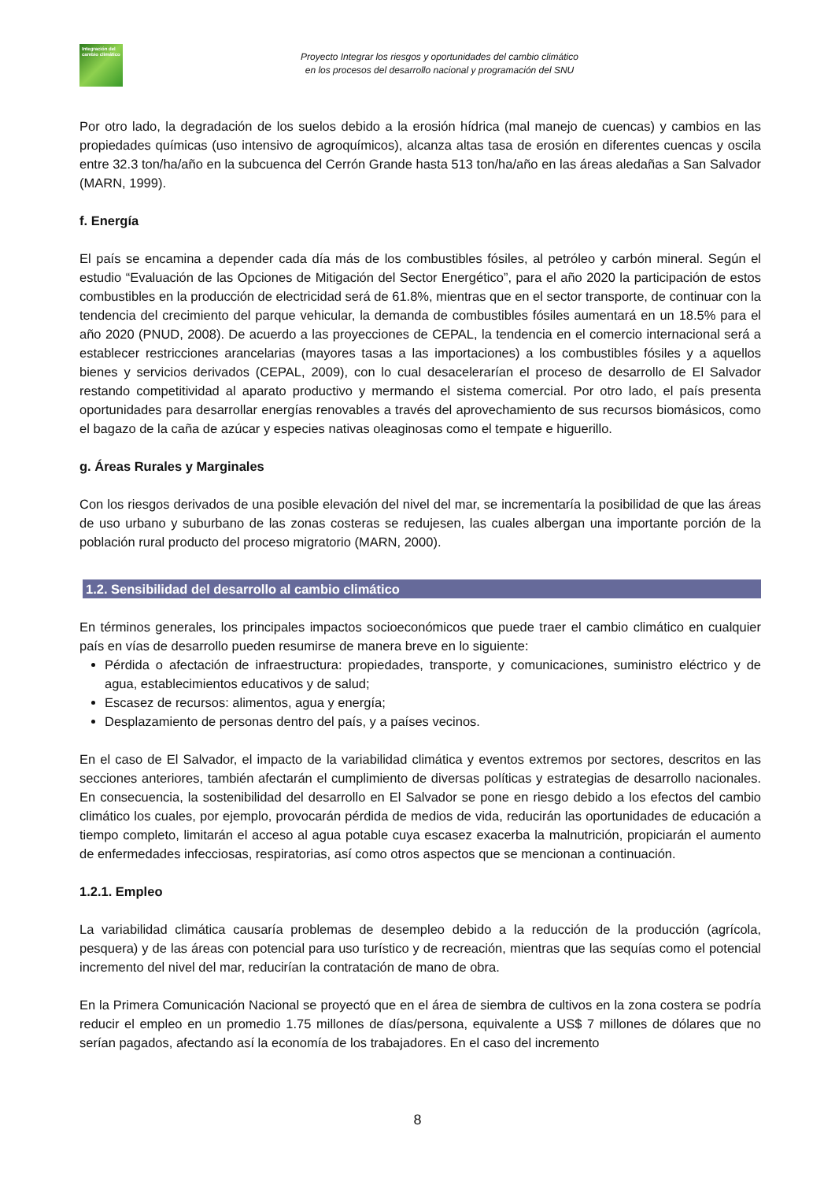Integración del cambio climático
Proyecto Integrar los riesgos y oportunidades del cambio climático
en los procesos del desarrollo nacional y programación del SNU
Por otro lado, la degradación de los suelos debido a la erosión hídrica (mal manejo de cuencas) y cambios en las propiedades químicas (uso intensivo de agroquímicos), alcanza altas tasa de erosión en diferentes cuencas y oscila entre 32.3 ton/ha/año en la subcuenca del Cerrón Grande hasta 513 ton/ha/año en las áreas aledañas a San Salvador (MARN, 1999).
f. Energía
El país se encamina a depender cada día más de los combustibles fósiles, al petróleo y carbón mineral. Según el estudio “Evaluación de las Opciones de Mitigación del Sector Energético”, para el año 2020 la participación de estos combustibles en la producción de electricidad será de 61.8%, mientras que en el sector transporte, de continuar con la tendencia del crecimiento del parque vehicular, la demanda de combustibles fósiles aumentará en un 18.5% para el año 2020 (PNUD, 2008). De acuerdo a las proyecciones de CEPAL, la tendencia en el comercio internacional será a establecer restricciones arancelarias (mayores tasas a las importaciones) a los combustibles fósiles y a aquellos bienes y servicios derivados (CEPAL, 2009), con lo cual desacelerarían el proceso de desarrollo de El Salvador restando competitividad al aparato productivo y mermando el sistema comercial. Por otro lado, el país presenta oportunidades para desarrollar energías renovables a través del aprovechamiento de sus recursos biomásicos, como el bagazo de la caña de azúcar y especies nativas oleaginosas como el tempate e higuerillo.
g. Áreas Rurales y Marginales
Con los riesgos derivados de una posible elevación del nivel del mar, se incrementaría la posibilidad de que las áreas de uso urbano y suburbano de las zonas costeras se redujesen, las cuales albergan una importante porción de la población rural producto del proceso migratorio (MARN, 2000).
1.2. Sensibilidad del desarrollo al cambio climático
En términos generales, los principales impactos socioeconómicos que puede traer el cambio climático en cualquier país en vías de desarrollo pueden resumirse de manera breve en lo siguiente:
Pérdida o afectación de infraestructura: propiedades, transporte, y comunicaciones, suministro eléctrico y de agua, establecimientos educativos y de salud;
Escasez de recursos: alimentos, agua y energía;
Desplazamiento de personas dentro del país, y a países vecinos.
En el caso de El Salvador, el impacto de la variabilidad climática y eventos extremos por sectores, descritos en las secciones anteriores, también afectarán el cumplimiento de diversas políticas y estrategias de desarrollo nacionales. En consecuencia, la sostenibilidad del desarrollo en El Salvador se pone en riesgo debido a los efectos del cambio climático los cuales, por ejemplo, provocarán pérdida de medios de vida, reducirán las oportunidades de educación a tiempo completo, limitarán el acceso al agua potable cuya escasez exacerba la malnutrición, propiciarán el aumento de enfermedades infecciosas, respiratorias, así como otros aspectos que se mencionan a continuación.
1.2.1. Empleo
La variabilidad climática causaría problemas de desempleo debido a la reducción de la producción (agrícola, pesquera) y de las áreas con potencial para uso turístico y de recreación, mientras que las sequías como el potencial incremento del nivel del mar, reducirían la contratación de mano de obra.
En la Primera Comunicación Nacional se proyectó que en el área de siembra de cultivos en la zona costera se podría reducir el empleo en un promedio 1.75 millones de días/persona, equivalente a US$ 7 millones de dólares que no serían pagados, afectando así la economía de los trabajadores. En el caso del incremento
8